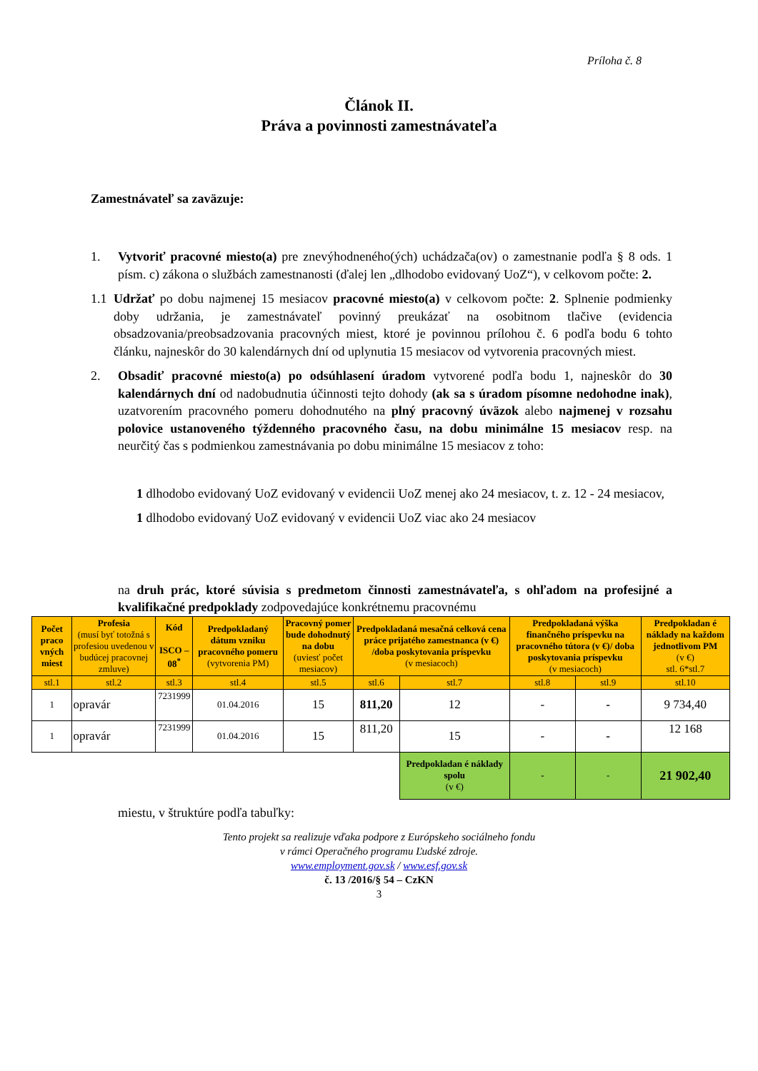Príloha č. 8
Článok II.
Práva a povinnosti zamestnávateľa
Zamestnávateľ sa zaväzuje:
1. Vytvoriť pracovné miesto(a) pre znevýhodneného(ých) uchádzača(ov) o zamestnanie podľa § 8 ods. 1 písm. c) zákona o službách zamestnanosti (ďalej len „dlhodobo evidovaný UoZ“), v celkovom počte: 2.
1.1 Udržať po dobu najmenej 15 mesiacov pracovné miesto(a) v celkovom počte: 2. Splnenie podmienky doby udržania, je zamestnávateľ povinný preukázať na osobitnom tlačive (evidencia obsadzovania/preobsadzovania pracovných miest, ktoré je povinnou prílohou č. 6 podľa bodu 6 tohto článku, najneskôr do 30 kalendárnych dní od uplynutia 15 mesiacov od vytvorenia pracovných miest.
2. Obsadiť pracovné miesto(a) po odsúhlasení úradom vytvorené podľa bodu 1, najneskôr do 30 kalendárnych dní od nadobudnutia účinnosti tejto dohody (ak sa s úradom písomne nedohodne inak), uzatvorením pracovného pomeru dohodnutého na plný pracovný úväzok alebo najmenej v rozsahu polovice ustanoveného týždenného pracovného času, na dobu minimálne 15 mesiacov resp. na neurčitý čas s podmienkou zamestnávania po dobu minimálne 15 mesiacov z toho:
1 dlhodobo evidovaný UoZ evidovaný v evidencii UoZ menej ako 24 mesiacov, t. z. 12 - 24 mesiacov,
1 dlhodobo evidovaný UoZ evidovaný v evidencii UoZ viac ako 24 mesiacov
na druh prác, ktoré súvisia s predmetom činnosti zamestnávateľa, s ohľadom na profesijné a kvalifikačné predpoklady zodpovedajúce konkrétnemu pracovnému
| Počet praco vných miest | Profesia (musí byť totožná s profesiou uvedenou v budúcej pracovnej zmluve) | Kód ISCO – 08<sup>*</sup> | Predpokladaný dátum vzniku pracovného pomeru (vytvorenia PM) | Pracovný pomer bude dohodnutý na dobu (uviesť počet mesiacov) | Predpokladaná mesačná celková cena práce prijatého zamestnanca (v €) /doba poskytovania príspevku (v mesiacoch) | | Predpokladaná výška finančného príspevku na pracovného tútora (v €)/ doba poskytovania príspevku (v mesiacoch) | | Predpokladan é náklady na každom jednotlivom PM (v €) stl. 6*stl.7 |
| --- | --- | --- | --- | --- | --- | --- | --- | --- | --- |
| stl.1 | stl.2 | stl.3 | stl.4 | stl.5 | stl.6 | stl.7 | stl.8 | stl.9 | stl.10 |
| 1 | opravár | 7231999 | 01.04.2016 | 15 | 811,20 | 12 | - | - | 9 734,40 |
| 1 | opravár | 7231999 | 01.04.2016 | 15 | 811,20 | 15 | - | - | 12 168 |
| | | | | | | Predpokladan é náklady spolu (v €) | - | - | 21 902,40 |
miestu, v štruktúre podľa tabuľky:
Tento projekt sa realizuje vďaka podpore z Európskeho sociálneho fondu
v rámci Operačného programu Ľudské zdroje.
www.employment.gov.sk / www.esf.gov.sk
č. 13 /2016/§ 54 – CzKN
3